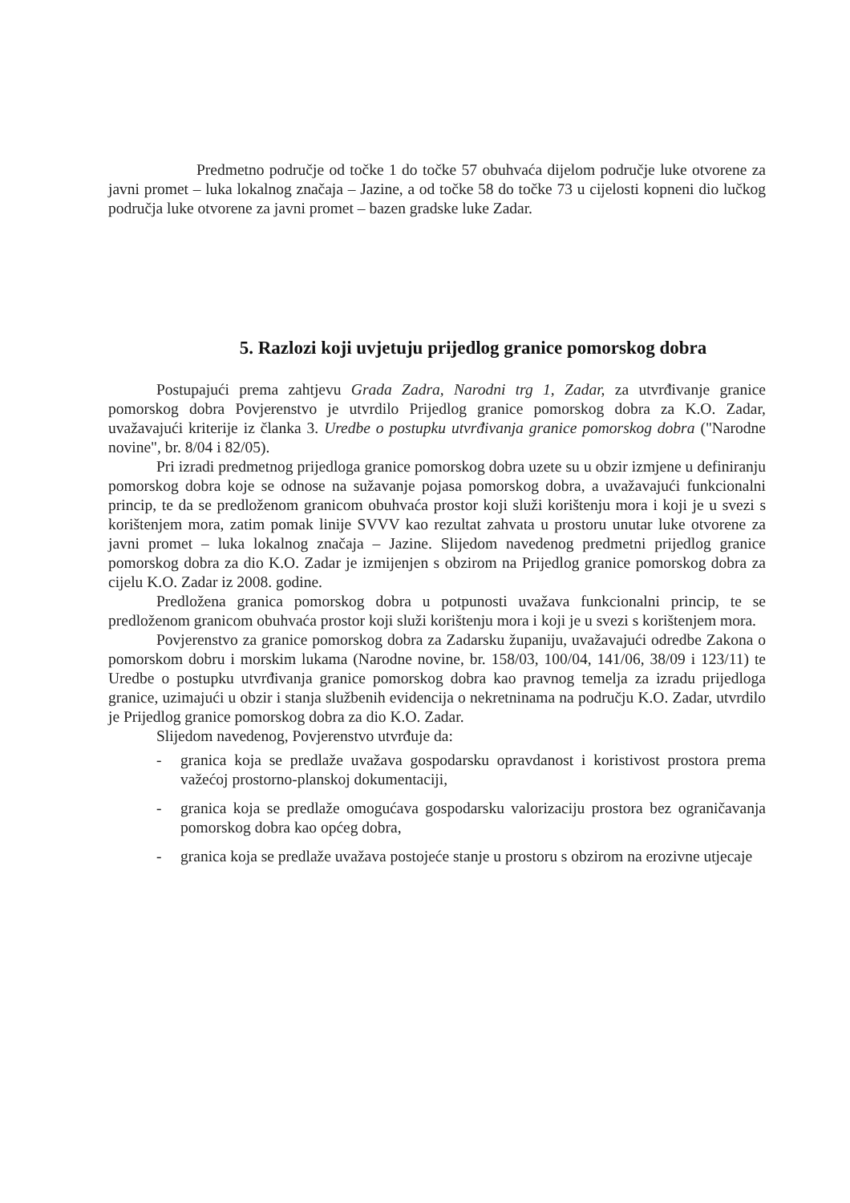Predmetno područje od točke 1 do točke 57 obuhvaća dijelom područje luke otvorene za javni promet – luka lokalnog značaja – Jazine, a od točke 58 do točke 73 u cijelosti kopneni dio lučkog područja luke otvorene za javni promet – bazen gradske luke Zadar.
5. Razlozi koji uvjetuju prijedlog granice pomorskog dobra
Postupajući prema zahtjevu Grada Zadra, Narodni trg 1, Zadar, za utvrđivanje granice pomorskog dobra Povjerenstvo je utvrdilo Prijedlog granice pomorskog dobra za K.O. Zadar, uvažavajući kriterije iz članka 3. Uredbe o postupku utvrđivanja granice pomorskog dobra ("Narodne novine", br. 8/04 i 82/05).
Pri izradi predmetnog prijedloga granice pomorskog dobra uzete su u obzir izmjene u definiranju pomorskog dobra koje se odnose na sužavanje pojasa pomorskog dobra, a uvažavajući funkcionalni princip, te da se predloženom granicom obuhvaća prostor koji služi korištenju mora i koji je u svezi s korištenjem mora, zatim pomak linije SVVV kao rezultat zahvata u prostoru unutar luke otvorene za javni promet – luka lokalnog značaja – Jazine. Slijedom navedenog predmetni prijedlog granice pomorskog dobra za dio K.O. Zadar je izmijenjen s obzirom na Prijedlog granice pomorskog dobra za cijelu K.O. Zadar iz 2008. godine.
Predložena granica pomorskog dobra u potpunosti uvažava funkcionalni princip, te se predloženom granicom obuhvaća prostor koji služi korištenju mora i koji je u svezi s korištenjem mora.
Povjerenstvo za granice pomorskog dobra za Zadarsku županiju, uvažavajući odredbe Zakona o pomorskom dobru i morskim lukama (Narodne novine, br. 158/03, 100/04, 141/06, 38/09 i 123/11) te Uredbe o postupku utvrđivanja granice pomorskog dobra kao pravnog temelja za izradu prijedloga granice, uzimajući u obzir i stanja službenih evidencija o nekretninama na području K.O. Zadar, utvrdilo je Prijedlog granice pomorskog dobra za dio K.O. Zadar.
Slijedom navedenog, Povjerenstvo utvrđuje da:
- granica koja se predlaže uvažava gospodarsku opravdanost i koristivost prostora prema važećoj prostorno-planskoj dokumentaciji,
- granica koja se predlaže omogućava gospodarsku valorizaciju prostora bez ograničavanja pomorskog dobra kao općeg dobra,
- granica koja se predlaže uvažava postojeće stanje u prostoru s obzirom na erozivne utjecaje